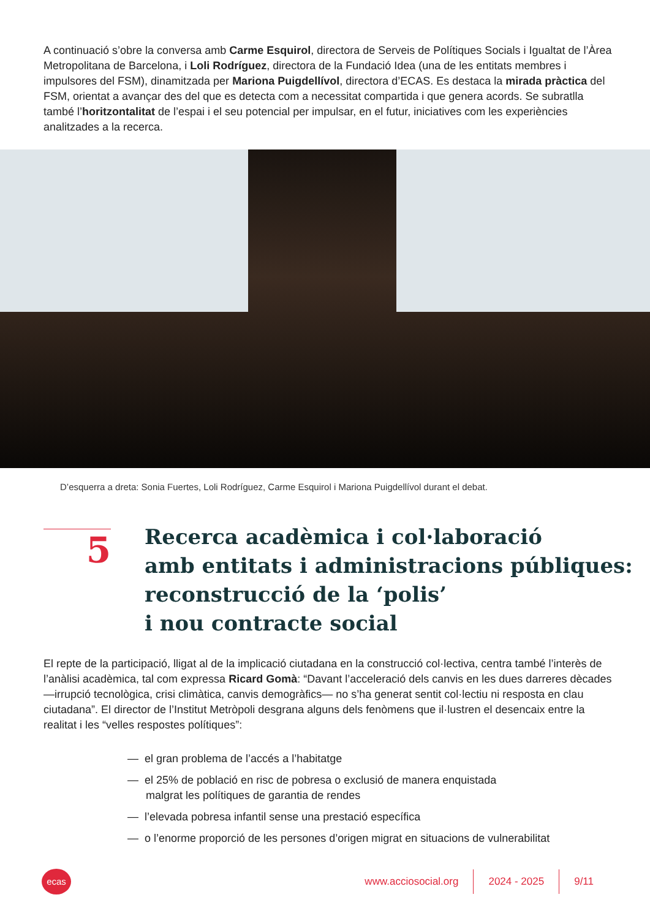A continuació s’obre la conversa amb Carme Esquirol, directora de Serveis de Polítiques Socials i Igualtat de l’Àrea Metropolitana de Barcelona, i Loli Rodríguez, directora de la Fundació Idea (una de les entitats membres i impulsores del FSM), dinamitzada per Mariona Puigdellívol, directora d’ECAS. Es destaca la mirada pràctica del FSM, orientat a avançar des del que es detecta com a necessitat compartida i que genera acords. Se subratlla també l’horitzontalitat de l’espai i el seu potencial per impulsar, en el futur, iniciatives com les experiències analitzades a la recerca.
D’esquerra a dreta: Sonia Fuertes, Loli Rodríguez, Carme Esquirol i Mariona Puigdellívol durant el debat.
5
Recerca acadèmica i col·laboració
amb entitats i administracions públiques:
reconstrucció de la ‘polis’
i nou contracte social
El repte de la participació, lligat al de la implicació ciutadana en la construcció col·lectiva, centra també l’interès de l’anàlisi acadèmica, tal com expressa Ricard Gomà: “Davant l’acceleració dels canvis en les dues darreres dècades —irrupció tecnològica, crisi climàtica, canvis demogràfics— no s’ha generat sentit col·lectiu ni resposta en clau ciutadana”. El director de l’Institut Metròpoli desgrana alguns dels fenòmens que il·lustren el desencaix entre la realitat i les “velles respostes polítiques”:
— el gran problema de l’accés a l’habitatge
— el 25% de població en risc de pobresa o exclusió de manera enquistada
malgrat les polítiques de garantia de rendes
— l’elevada pobresa infantil sense una prestació específica
— o l’enorme proporció de les persones d’origen migrat en situacions de vulnerabilitat
ecas
www.acciosocial.org 2024 - 2025 9/11